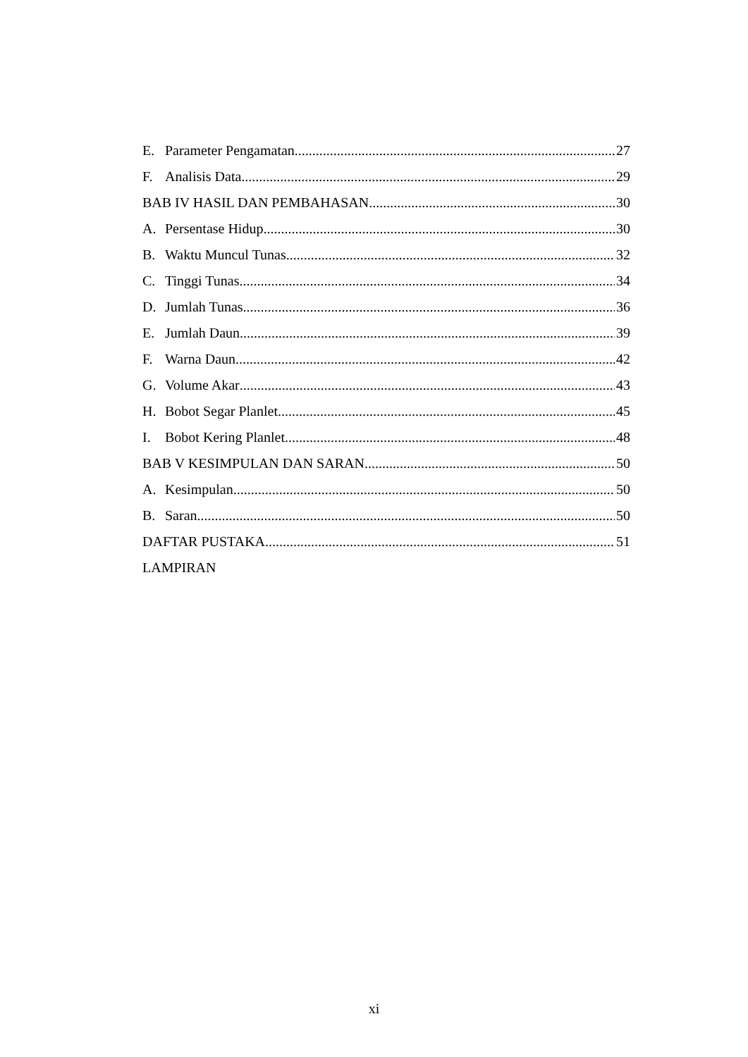E. Parameter Pengamatan 27
F. Analisis Data 29
BAB IV HASIL DAN PEMBAHASAN 30
A. Persentase Hidup 30
B. Waktu Muncul Tunas 32
C. Tinggi Tunas 34
D. Jumlah Tunas 36
E. Jumlah Daun 39
F. Warna Daun 42
G. Volume Akar 43
H. Bobot Segar Planlet 45
I. Bobot Kering Planlet 48
BAB V KESIMPULAN DAN SARAN 50
A. Kesimpulan 50
B. Saran 50
DAFTAR PUSTAKA 51
LAMPIRAN
xi